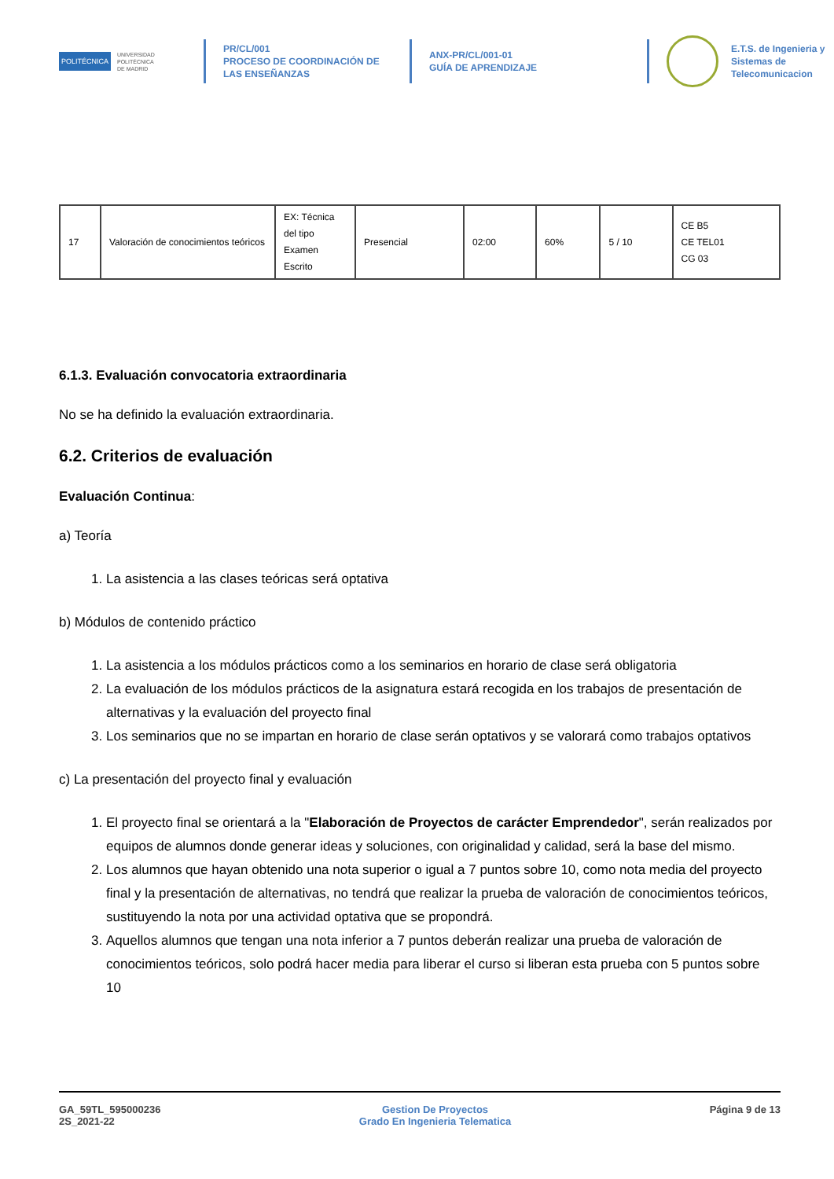POLITÉCNICA
UNIVERSIDAD
POLITÉCNICA
DE MADRID
PR/CL/001
PROCESO DE COORDINACIÓN DE
LAS ENSEÑANZAS
ANX-PR/CL/001-01
GUÍA DE APRENDIZAJE
E.T.S. de Ingenieria y
Sistemas de
Telecomunicacion
| 17 | Valoración de conocimientos teóricos | EX: Técnica del tipo Examen Escrito | Presencial | 02:00 | 60% | 5 / 10 | CE B5 CE TEL01 CG 03 |
6.1.3. Evaluación convocatoria extraordinaria
No se ha definido la evaluación extraordinaria.
6.2. Criterios de evaluación
Evaluación Continua:
a) Teoría
1. La asistencia a las clases teóricas será optativa
b) Módulos de contenido práctico
1. La asistencia a los módulos prácticos como a los seminarios en horario de clase será obligatoria
2. La evaluación de los módulos prácticos de la asignatura estará recogida en los trabajos de presentación de alternativas y la evaluación del proyecto final
3. Los seminarios que no se impartan en horario de clase serán optativos y se valorará como trabajos optativos
c) La presentación del proyecto final y evaluación
1. El proyecto final se orientará a la "Elaboración de Proyectos de carácter Emprendedor", serán realizados por equipos de alumnos donde generar ideas y soluciones, con originalidad y calidad, será la base del mismo.
2. Los alumnos que hayan obtenido una nota superior o igual a 7 puntos sobre 10, como nota media del proyecto final y la presentación de alternativas, no tendrá que realizar la prueba de valoración de conocimientos teóricos, sustituyendo la nota por una actividad optativa que se propondrá.
3. Aquellos alumnos que tengan una nota inferior a 7 puntos deberán realizar una prueba de valoración de conocimientos teóricos, solo podrá hacer media para liberar el curso si liberan esta prueba con 5 puntos sobre 10
GA_59TL_595000236
2S_2021-22
Gestion De Proyectos
Grado En Ingenieria Telematica
Página 9 de 13